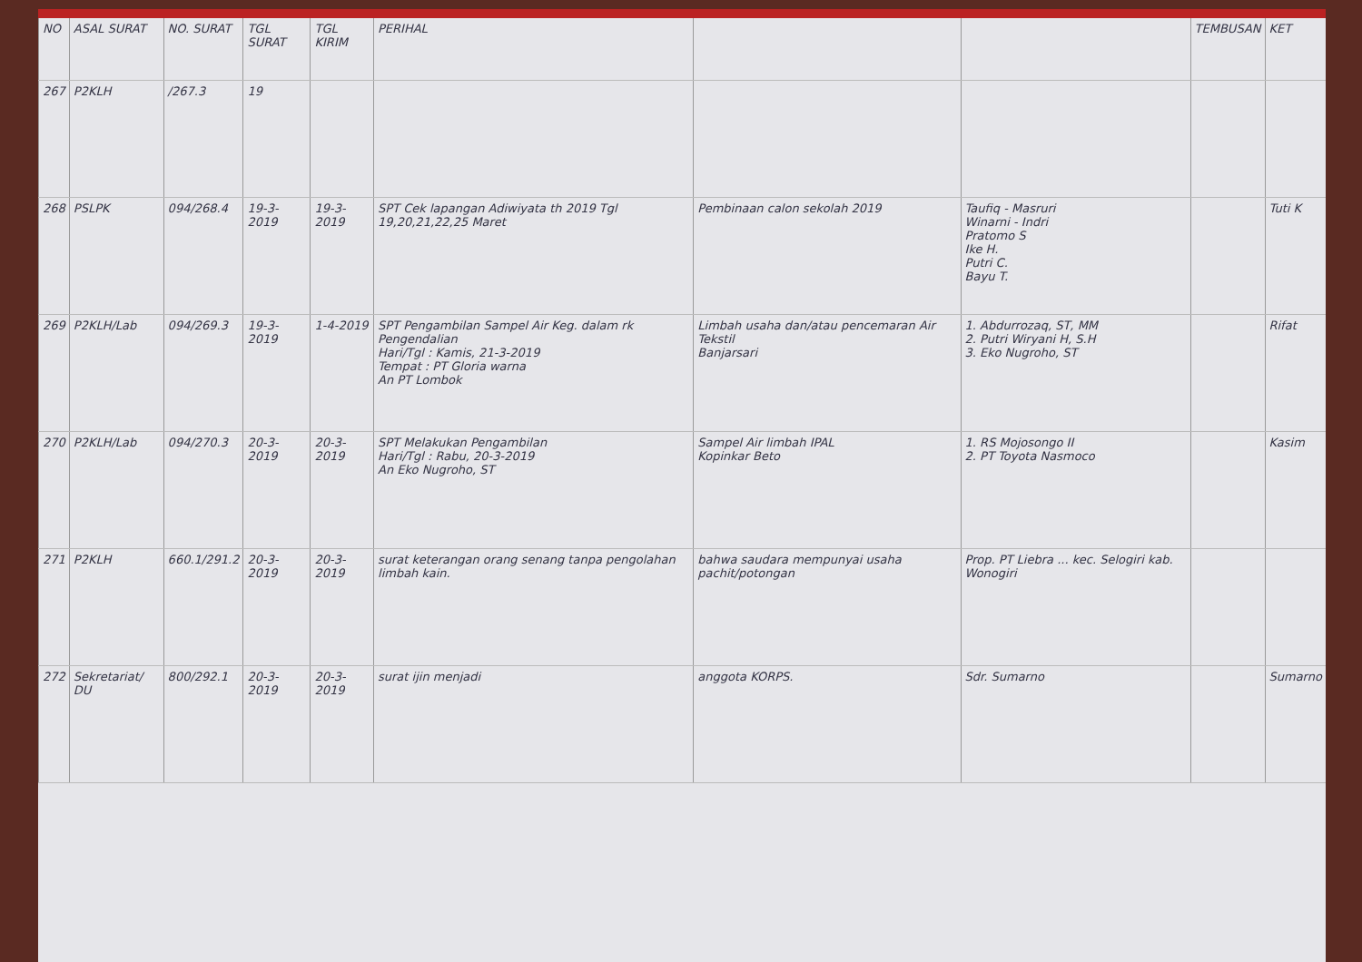| NO | ASAL SURAT | NO. SURAT | TGL SURAT | TGL KIRIM | PERIHAL | | | TEMBUSAN | KET |
| --- | --- | --- | --- | --- | --- | --- | --- | --- | --- |
| 267 | P2KLH | /267.3 | 19 | | | | | | |
| 268 | PSLPK | 094/268.4 | 19-3-2019 | 19-3-2019 | SPT Cek lapangan Adiwiyata th 2019 Tgl 19,20,21,22,25 Maret | Pembinaan calon sekolah 2019 | Taufiq - Masruri Winarni - Indri Pratomo S Ike H. Putri C. Bayu T. | | Tuti K |
| 269 | P2KLH/Lab | 094/269.3 | 19-3-2019 | 1-4-2019 | SPT Pengambilan Sampel Air Keg. dalam rk Pengendalian Hari/Tgl : Kamis, 21-3-2019 Tempat : PT Gloria warna An PT Lombok | Limbah usaha dan/atau pencemaran Air Tekstil Banjarsari | 1. Abdurrozaq, ST, MM 2. Putri Wiryani H, S.H 3. Eko Nugroho, ST | | Rifat |
| 270 | P2KLH/Lab | 094/270.3 | 20-3-2019 | 20-3-2019 | SPT Melakukan Pengambilan Hari/Tgl : Rabu, 20-3-2019 An Eko Nugroho, ST | Sampel Air limbah IPAL Kopinkar Beto | 1. RS Mojosongo II 2. PT Toyota Nasmoco | | Kasim |
| 271 | P2KLH | 660.1/291.2 | 20-3-2019 | 20-3-2019 | surat keterangan orang senang tanpa pengolahan limbah kain. | bahwa saudara mempunyai usaha pachit/potongan | Prop. PT Liebra ... kec. Selogiri kab. Wonogiri | | |
| 272 | Sekretariat/ DU | 800/292.1 | 20-3-2019 | 20-3-2019 | surat ijin menjadi | anggota KORPS. | Sdr. Sumarno | | Sumarno |